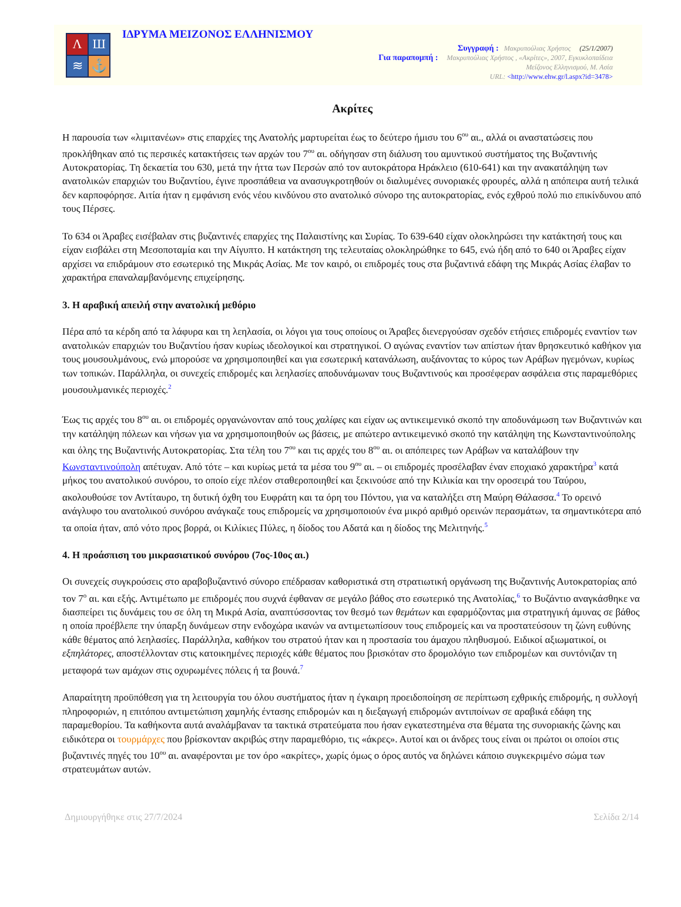Λ
Ш
≋
⚓
ΙΔΡΥΜΑ ΜΕΙΖΟΝΟΣ ΕΛΛΗΝΙΣΜΟΥ
Συγγραφή : Μακρυπούλιας Χρήστος (25/1/2007)
Για παραπομπή : Μακρυπούλιας Χρήστος , «Ακρίτες», 2007, Εγκυκλοπαίδεια
Μείζονος Ελληνισμού, Μ. Ασία
URL: <http://www.ehw.gr/l.aspx?id=3478>
Ακρίτες
Η παρουσία των «λιμιτανέων» στις επαρχίες της Ανατολής μαρτυρείται έως το δεύτερο ήμισυ του 6<sup>ου</sup> αι., αλλά οι αναστατώσεις που προκλήθηκαν από τις περσικές κατακτήσεις των αρχών του 7<sup>ου</sup> αι. οδήγησαν στη διάλυση του αμυντικού συστήματος της Βυζαντινής Αυτοκρατορίας. Τη δεκαετία του 630, μετά την ήττα των Περσών από τον αυτοκράτορα Ηράκλειο (610-641) και την ανακατάληψη των ανατολικών επαρχιών του Βυζαντίου, έγινε προσπάθεια να ανασυγκροτηθούν οι διαλυμένες συνοριακές φρουρές, αλλά η απόπειρα αυτή τελικά δεν καρποφόρησε. Αιτία ήταν η εμφάνιση ενός νέου κινδύνου στο ανατολικό σύνορο της αυτοκρατορίας, ενός εχθρού πολύ πιο επικίνδυνου από τους Πέρσες.
Το 634 οι Άραβες εισέβαλαν στις βυζαντινές επαρχίες της Παλαιστίνης και Συρίας. Το 639-640 είχαν ολοκληρώσει την κατάκτησή τους και είχαν εισβάλει στη Μεσοποταμία και την Αίγυπτο. Η κατάκτηση της τελευταίας ολοκληρώθηκε το 645, ενώ ήδη από το 640 οι Άραβες είχαν αρχίσει να επιδράμουν στο εσωτερικό της Μικράς Ασίας. Με τον καιρό, οι επιδρομές τους στα βυζαντινά εδάφη της Μικράς Ασίας έλαβαν το χαρακτήρα επαναλαμβανόμενης επιχείρησης.
3. Η αραβική απειλή στην ανατολική μεθόριο
Πέρα από τα κέρδη από τα λάφυρα και τη λεηλασία, οι λόγοι για τους οποίους οι Άραβες διενεργούσαν σχεδόν ετήσιες επιδρομές εναντίον των ανατολικών επαρχιών του Βυζαντίου ήσαν κυρίως ιδεολογικοί και στρατηγικοί. Ο αγώνας εναντίον των απίστων ήταν θρησκευτικό καθήκον για τους μουσουλμάνους, ενώ μπορούσε να χρησιμοποιηθεί και για εσωτερική κατανάλωση, αυξάνοντας το κύρος των Αράβων ηγεμόνων, κυρίως των τοπικών. Παράλληλα, οι συνεχείς επιδρομές και λεηλασίες αποδυνάμωναν τους Βυζαντινούς και προσέφεραν ασφάλεια στις παραμεθόριες μουσουλμανικές περιοχές.<sup>2</sup>
Έως τις αρχές του 8<sup>ου</sup> αι. οι επιδρομές οργανώνονταν από τους χαλίφες και είχαν ως αντικειμενικό σκοπό την αποδυνάμωση των Βυζαντινών και την κατάληψη πόλεων και νήσων για να χρησιμοποιηθούν ως βάσεις, με απώτερο αντικειμενικό σκοπό την κατάληψη της Κωνσταντινούπολης και όλης της Βυζαντινής Αυτοκρατορίας. Στα τέλη του 7<sup>ου</sup> και τις αρχές του 8<sup>ου</sup> αι. οι απόπειρες των Αράβων να καταλάβουν την Κωνσταντινούπολη απέτυχαν. Από τότε – και κυρίως μετά τα μέσα του 9<sup>ου</sup> αι. – οι επιδρομές προσέλαβαν έναν εποχιακό χαρακτήρα<sup>3</sup> κατά μήκος του ανατολικού συνόρου, το οποίο είχε πλέον σταθεροποιηθεί και ξεκινούσε από την Κιλικία και την οροσειρά του Ταύρου, ακολουθούσε τον Αντίταυρο, τη δυτική όχθη του Ευφράτη και τα όρη του Πόντου, για να καταλήξει στη Μαύρη Θάλασσα.<sup>4</sup> Το ορεινό ανάγλυφο του ανατολικού συνόρου ανάγκαζε τους επιδρομείς να χρησιμοποιούν ένα μικρό αριθμό ορεινών περασμάτων, τα σημαντικότερα από τα οποία ήταν, από νότο προς βορρά, οι Κιλίκιες Πύλες, η δίοδος του Αδατά και η δίοδος της Μελιτηνής.<sup>5</sup>
4. Η προάσπιση του μικρασιατικού συνόρου (7ος-10ος αι.)
Οι συνεχείς συγκρούσεις στο αραβοβυζαντινό σύνορο επέδρασαν καθοριστικά στη στρατιωτική οργάνωση της Βυζαντινής Αυτοκρατορίας από τον 7<sup>ο</sup> αι. και εξής. Αντιμέτωπο με επιδρομές που συχνά έφθαναν σε μεγάλο βάθος στο εσωτερικό της Ανατολίας,<sup>6</sup> το Βυζάντιο αναγκάσθηκε να διασπείρει τις δυνάμεις του σε όλη τη Μικρά Ασία, αναπτύσσοντας τον θεσμό των θεμάτων και εφαρμόζοντας μια στρατηγική άμυνας σε βάθος η οποία προέβλεπε την ύπαρξη δυνάμεων στην ενδοχώρα ικανών να αντιμετωπίσουν τους επιδρομείς και να προστατεύσουν τη ζώνη ευθύνης κάθε θέματος από λεηλασίες. Παράλληλα, καθήκον του στρατού ήταν και η προστασία του άμαχου πληθυσμού. Ειδικοί αξιωματικοί, οι εξπηλάτορες, αποστέλλονταν στις κατοικημένες περιοχές κάθε θέματος που βρισκόταν στο δρομολόγιο των επιδρομέων και συντόνιζαν τη μεταφορά των αμάχων στις οχυρωμένες πόλεις ή τα βουνά.<sup>7</sup>
Απαραίτητη προϋπόθεση για τη λειτουργία του όλου συστήματος ήταν η έγκαιρη προειδοποίηση σε περίπτωση εχθρικής επιδρομής, η συλλογή πληροφοριών, η επιτόπου αντιμετώπιση χαμηλής έντασης επιδρομών και η διεξαγωγή επιδρομών αντιποίνων σε αραβικά εδάφη της παραμεθορίου. Τα καθήκοντα αυτά αναλάμβαναν τα τακτικά στρατεύματα που ήσαν εγκατεστημένα στα θέματα της συνοριακής ζώνης και ειδικότερα οι τουρμάρχες που βρίσκονταν ακριβώς στην παραμεθόριο, τις «άκρες». Αυτοί και οι άνδρες τους είναι οι πρώτοι οι οποίοι στις βυζαντινές πηγές του 10<sup>ου</sup> αι. αναφέρονται με τον όρο «ακρίτες», χωρίς όμως ο όρος αυτός να δηλώνει κάποιο συγκεκριμένο σώμα των στρατευμάτων αυτών.
Δημιουργήθηκε στις 27/7/2024 Σελίδα 2/14